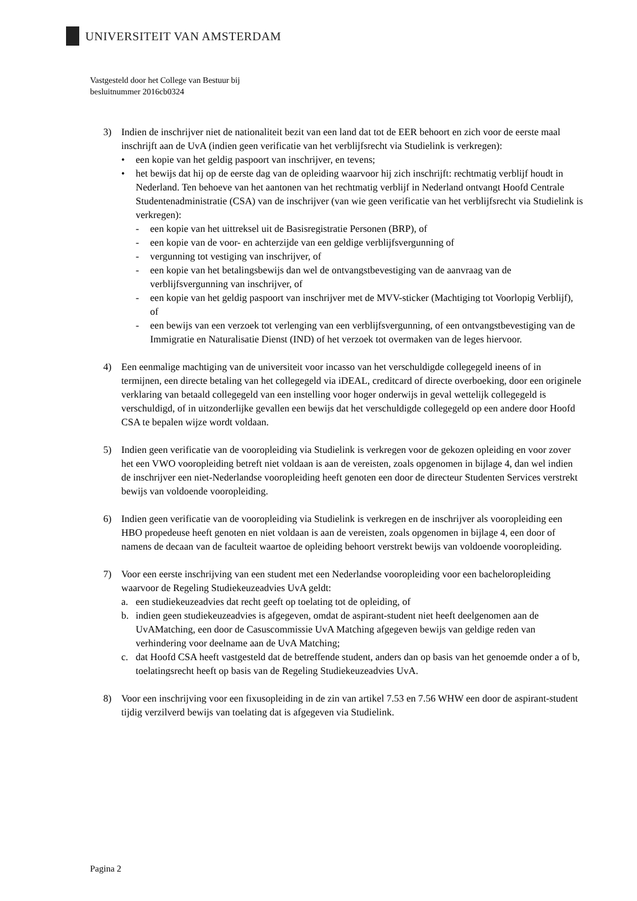UNIVERSITEIT VAN AMSTERDAM
Vastgesteld door het College van Bestuur bij
besluitnummer 2016cb0324
3) Indien de inschrijver niet de nationaliteit bezit van een land dat tot de EER behoort en zich voor de eerste maal inschrijft aan de UvA (indien geen verificatie van het verblijfsrecht via Studielink is verkregen):
• een kopie van het geldig paspoort van inschrijver, en tevens;
• het bewijs dat hij op de eerste dag van de opleiding waarvoor hij zich inschrijft: rechtmatig verblijf houdt in Nederland. Ten behoeve van het aantonen van het rechtmatig verblijf in Nederland ontvangt Hoofd Centrale Studentenadministratie (CSA) van de inschrijver (van wie geen verificatie van het verblijfsrecht via Studielink is verkregen):
- een kopie van het uittreksel uit de Basisregistratie Personen (BRP), of
- een kopie van de voor- en achterzijde van een geldige verblijfsvergunning of
- vergunning tot vestiging van inschrijver, of
- een kopie van het betalingsbewijs dan wel de ontvangstbevestiging van de aanvraag van de verblijfsvergunning van inschrijver, of
- een kopie van het geldig paspoort van inschrijver met de MVV-sticker (Machtiging tot Voorlopig Verblijf), of
- een bewijs van een verzoek tot verlenging van een verblijfsvergunning, of een ontvangstbevestiging van de Immigratie en Naturalisatie Dienst (IND) of het verzoek tot overmaken van de leges hiervoor.
4) Een eenmalige machtiging van de universiteit voor incasso van het verschuldigde collegegeld ineens of in termijnen, een directe betaling van het collegegeld via iDEAL, creditcard of directe overboeking, door een originele verklaring van betaald collegegeld van een instelling voor hoger onderwijs in geval wettelijk collegegeld is verschuldigd, of in uitzonderlijke gevallen een bewijs dat het verschuldigde collegegeld op een andere door Hoofd CSA te bepalen wijze wordt voldaan.
5) Indien geen verificatie van de vooropleiding via Studielink is verkregen voor de gekozen opleiding en voor zover het een VWO vooropleiding betreft niet voldaan is aan de vereisten, zoals opgenomen in bijlage 4, dan wel indien de inschrijver een niet-Nederlandse vooropleiding heeft genoten een door de directeur Studenten Services verstrekt bewijs van voldoende vooropleiding.
6) Indien geen verificatie van de vooropleiding via Studielink is verkregen en de inschrijver als vooropleiding een HBO propedeuse heeft genoten en niet voldaan is aan de vereisten, zoals opgenomen in bijlage 4, een door of namens de decaan van de faculteit waartoe de opleiding behoort verstrekt bewijs van voldoende vooropleiding.
7) Voor een eerste inschrijving van een student met een Nederlandse vooropleiding voor een bacheloropleiding waarvoor de Regeling Studiekeuzeadvies UvA geldt:
a. een studiekeuzeadvies dat recht geeft op toelating tot de opleiding, of
b. indien geen studiekeuzeadvies is afgegeven, omdat de aspirant-student niet heeft deelgenomen aan de UvAMatching, een door de Casuscommissie UvA Matching afgegeven bewijs van geldige reden van verhindering voor deelname aan de UvA Matching;
c. dat Hoofd CSA heeft vastgesteld dat de betreffende student, anders dan op basis van het genoemde onder a of b, toelatingsrecht heeft op basis van de Regeling Studiekeuzeadvies UvA.
8) Voor een inschrijving voor een fixusopleiding in de zin van artikel 7.53 en 7.56 WHW een door de aspirant-student tijdig verzilverd bewijs van toelating dat is afgegeven via Studielink.
Pagina 2